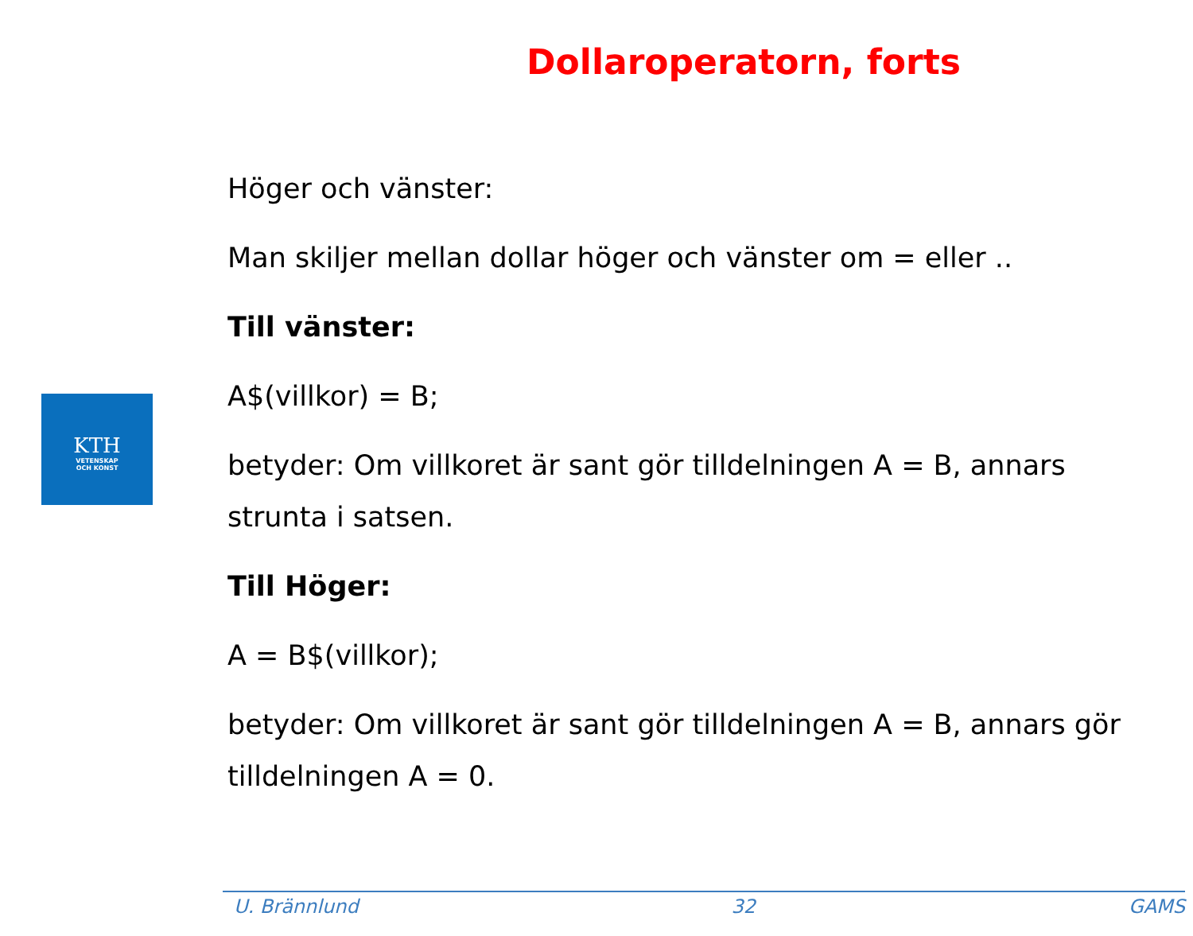Dollaroperatorn, forts
KTH
VETENSKAP
OCH KONST
Höger och vänster:
Man skiljer mellan dollar höger och vänster om = eller ..
Till vänster:
A$(villkor) = B;
betyder: Om villkoret är sant gör tilldelningen A = B, annars strunta i satsen.
Till Höger:
A = B$(villkor);
betyder: Om villkoret är sant gör tilldelningen A = B, annars gör tilldelningen A = 0.
U. Brännlund 32 GAMS